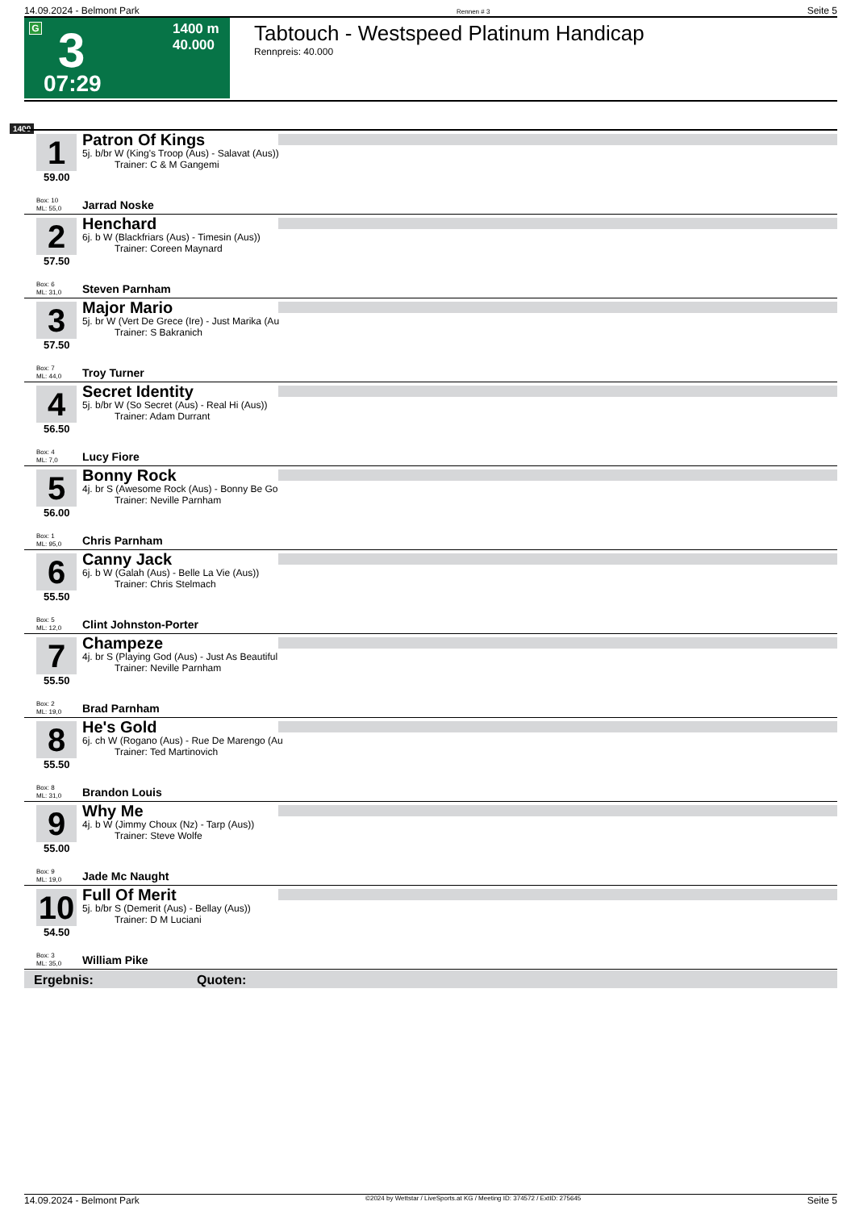14.09.2024 - Belmont Park Rennen # 3 Seite 5
G 3
1400 m
40.000
07:29
Tabtouch - Westspeed Platinum Handicap
Rennpreis: 40.000
1400
1
Patron Of Kings
5j. b/br W (King's Troop (Aus) - Salavat (Aus))
Trainer: C & M Gangemi
59.00
Box: 10
ML: 55,0
Jarrad Noske
2
Henchard
6j. b W (Blackfriars (Aus) - Timesin (Aus))
Trainer: Coreen Maynard
57.50
Box: 6
ML: 31,0
Steven Parnham
3
Major Mario
5j. br W (Vert De Grece (Ire) - Just Marika (Au
Trainer: S Bakranich
57.50
Box: 7
ML: 44,0
Troy Turner
4
Secret Identity
5j. b/br W (So Secret (Aus) - Real Hi (Aus))
Trainer: Adam Durrant
56.50
Box: 4
ML: 7,0
Lucy Fiore
5
Bonny Rock
4j. br S (Awesome Rock (Aus) - Bonny Be Go
Trainer: Neville Parnham
56.00
Box: 1
ML: 95,0
Chris Parnham
6
Canny Jack
6j. b W (Galah (Aus) - Belle La Vie (Aus))
Trainer: Chris Stelmach
55.50
Box: 5
ML: 12,0
Clint Johnston-Porter
7
Champeze
4j. br S (Playing God (Aus) - Just As Beautiful
Trainer: Neville Parnham
55.50
Box: 2
ML: 19,0
Brad Parnham
8
He's Gold
6j. ch W (Rogano (Aus) - Rue De Marengo (Au
Trainer: Ted Martinovich
55.50
Box: 8
ML: 31,0
Brandon Louis
9
Why Me
4j. b W (Jimmy Choux (Nz) - Tarp (Aus))
Trainer: Steve Wolfe
55.00
Box: 9
ML: 19,0
Jade Mc Naught
10
Full Of Merit
5j. b/br S (Demerit (Aus) - Bellay (Aus))
Trainer: D M Luciani
54.50
Box: 3
ML: 35,0
William Pike
Ergebnis: Quoten:
14.09.2024 - Belmont Park ©2024 by Wettstar / LiveSports.at KG / Meeting ID: 374572 / ExtID: 275645 Seite 5